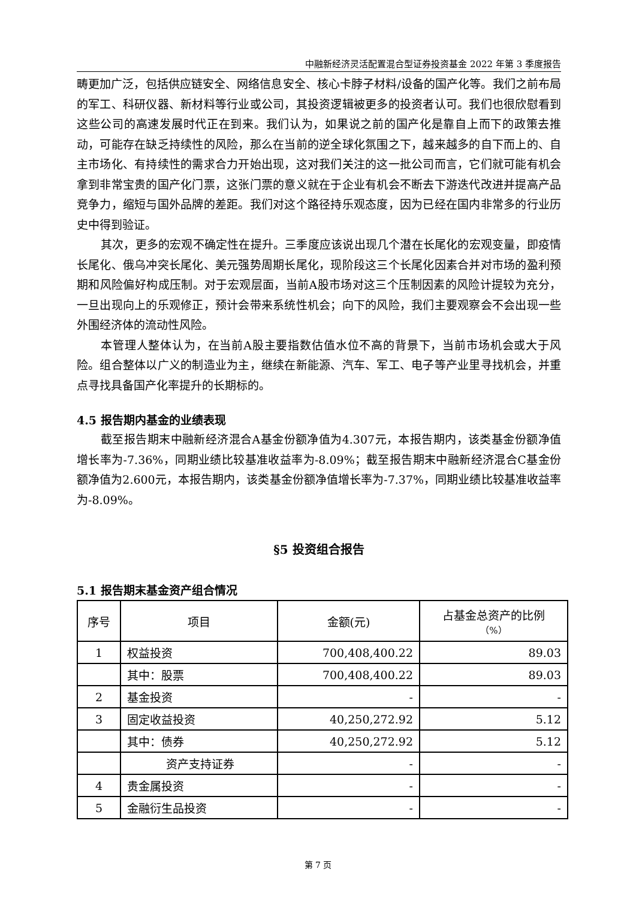中融新经济灵活配置混合型证券投资基金 2022 年第 3 季度报告
畴更加广泛，包括供应链安全、网络信息安全、核心卡脖子材料/设备的国产化等。我们之前布局的军工、科研仪器、新材料等行业或公司，其投资逻辑被更多的投资者认可。我们也很欣慰看到这些公司的高速发展时代正在到来。我们认为，如果说之前的国产化是靠自上而下的政策去推动，可能存在缺乏持续性的风险，那么在当前的逆全球化氛围之下，越来越多的自下而上的、自主市场化、有持续性的需求合力开始出现，这对我们关注的这一批公司而言，它们就可能有机会拿到非常宝贵的国产化门票，这张门票的意义就在于企业有机会不断去下游迭代改进并提高产品竞争力，缩短与国外品牌的差距。我们对这个路径持乐观态度，因为已经在国内非常多的行业历史中得到验证。
其次，更多的宏观不确定性在提升。三季度应该说出现几个潜在长尾化的宏观变量，即疫情长尾化、俄乌冲突长尾化、美元强势周期长尾化，现阶段这三个长尾化因素合并对市场的盈利预期和风险偏好构成压制。对于宏观层面，当前A股市场对这三个压制因素的风险计提较为充分，一旦出现向上的乐观修正，预计会带来系统性机会；向下的风险，我们主要观察会不会出现一些外围经济体的流动性风险。
本管理人整体认为，在当前A股主要指数估值水位不高的背景下，当前市场机会或大于风险。组合整体以广义的制造业为主，继续在新能源、汽车、军工、电子等产业里寻找机会，并重点寻找具备国产化率提升的长期标的。
4.5 报告期内基金的业绩表现
截至报告期末中融新经济混合A基金份额净值为4.307元，本报告期内，该类基金份额净值增长率为-7.36%，同期业绩比较基准收益率为-8.09%；截至报告期末中融新经济混合C基金份额净值为2.600元，本报告期内，该类基金份额净值增长率为-7.37%，同期业绩比较基准收益率为-8.09%。
§5 投资组合报告
5.1 报告期末基金资产组合情况
| 序号 | 项目 | 金额(元) | 占基金总资产的比例 （%） |
| --- | --- | --- | --- |
| 1 | 权益投资 | 700,408,400.22 | 89.03 |
| | 其中：股票 | 700,408,400.22 | 89.03 |
| 2 | 基金投资 | - | - |
| 3 | 固定收益投资 | 40,250,272.92 | 5.12 |
| | 其中：债券 | 40,250,272.92 | 5.12 |
| | 资产支持证券 | - | - |
| 4 | 贵金属投资 | - | - |
| 5 | 金融衍生品投资 | - | - |
第 7 页